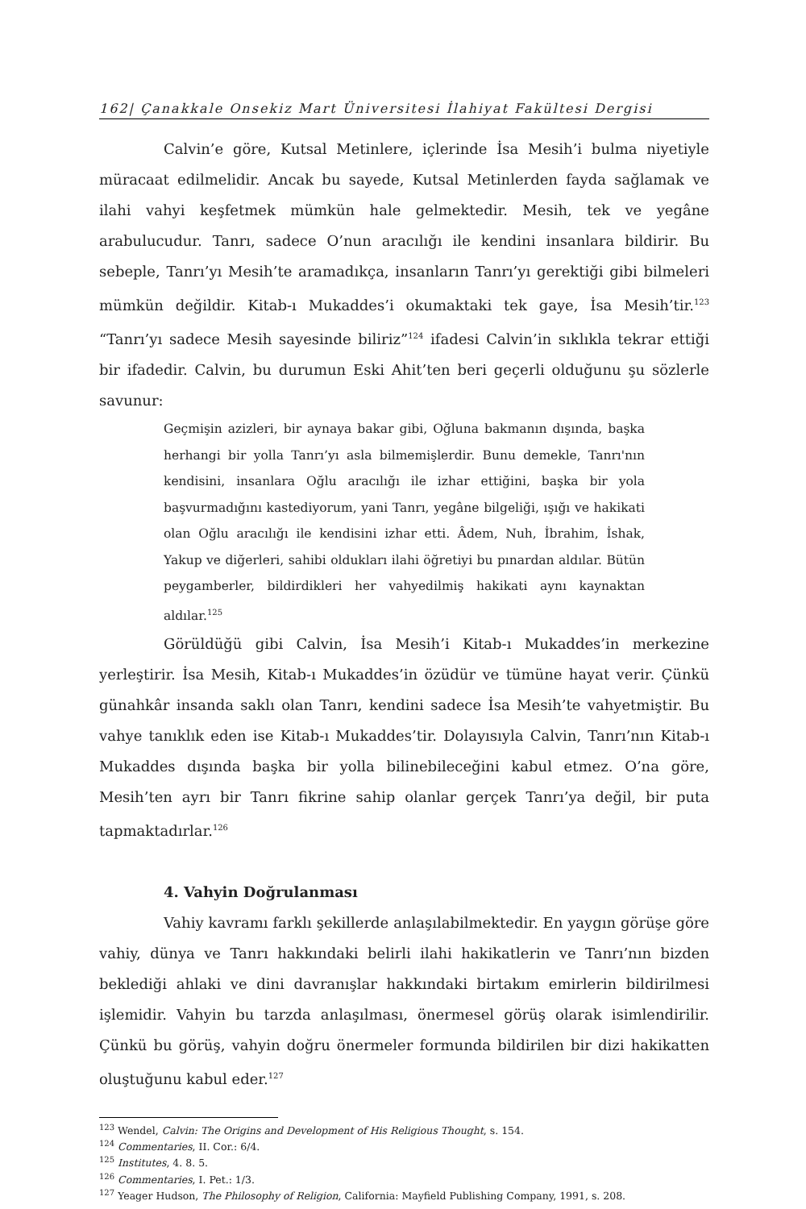162| Çanakkale Onsekiz Mart Üniversitesi İlahiyat Fakültesi Dergisi
Calvin’e göre, Kutsal Metinlere, içlerinde İsa Mesih’i bulma niyetiyle müracaat edilmelidir. Ancak bu sayede, Kutsal Metinlerden fayda sağlamak ve ilahi vahyi keşfetmek mümkün hale gelmektedir. Mesih, tek ve yegâne arabulucudur. Tanrı, sadece O’nun aracılığı ile kendini insanlara bildirir. Bu sebeple, Tanrı’yı Mesih’te aramadıkça, insanların Tanrı’yı gerektiği gibi bilmeleri mümkün değildir. Kitab-ı Mukaddes’i okumaktaki tek gaye, İsa Mesih’tir.<sup>123</sup> “Tanrı’yı sadece Mesih sayesinde biliriz”<sup>124</sup> ifadesi Calvin’in sıklıkla tekrar ettiği bir ifadedir. Calvin, bu durumun Eski Ahit’ten beri geçerli olduğunu şu sözlerle savunur:
Geçmişin azizleri, bir aynaya bakar gibi, Oğluna bakmanın dışında, başka herhangi bir yolla Tanrı’yı asla bilmemişlerdir. Bunu demekle, Tanrı'nın kendisini, insanlara Oğlu aracılığı ile izhar ettiğini, başka bir yola başvurmadığını kastediyorum, yani Tanrı, yegâne bilgeliği, ışığı ve hakikati olan Oğlu aracılığı ile kendisini izhar etti. Âdem, Nuh, İbrahim, İshak, Yakup ve diğerleri, sahibi oldukları ilahi öğretiyi bu pınardan aldılar. Bütün peygamberler, bildirdikleri her vahyedilmiş hakikati aynı kaynaktan aldılar.<sup>125</sup>
Görüldüğü gibi Calvin, İsa Mesih’i Kitab-ı Mukaddes’in merkezine yerleştirir. İsa Mesih, Kitab-ı Mukaddes’in özüdür ve tümüne hayat verir. Çünkü günahkâr insanda saklı olan Tanrı, kendini sadece İsa Mesih’te vahyetmiştir. Bu vahye tanıklık eden ise Kitab-ı Mukaddes’tir. Dolayısıyla Calvin, Tanrı’nın Kitab-ı Mukaddes dışında başka bir yolla bilinebileceğini kabul etmez. O’na göre, Mesih’ten ayrı bir Tanrı fikrine sahip olanlar gerçek Tanrı’ya değil, bir puta tapmaktadırlar.<sup>126</sup>
4. Vahyin Doğrulanması
Vahiy kavramı farklı şekillerde anlaşılabilmektedir. En yaygın görüşe göre vahiy, dünya ve Tanrı hakkındaki belirli ilahi hakikatlerin ve Tanrı’nın bizden beklediği ahlaki ve dini davranışlar hakkındaki birtakım emirlerin bildirilmesi işlemidir. Vahyin bu tarzda anlaşılması, önermesel görüş olarak isimlendirilir. Çünkü bu görüş, vahyin doğru önermeler formunda bildirilen bir dizi hakikatten oluştuğunu kabul eder.<sup>127</sup>
<sup>123</sup> Wendel, Calvin: The Origins and Development of His Religious Thought, s. 154.
<sup>124</sup> Commentaries, II. Cor.: 6/4.
<sup>125</sup> Institutes, 4. 8. 5.
<sup>126</sup> Commentaries, I. Pet.: 1/3.
<sup>127</sup> Yeager Hudson, The Philosophy of Religion, California: Mayfield Publishing Company, 1991, s. 208.